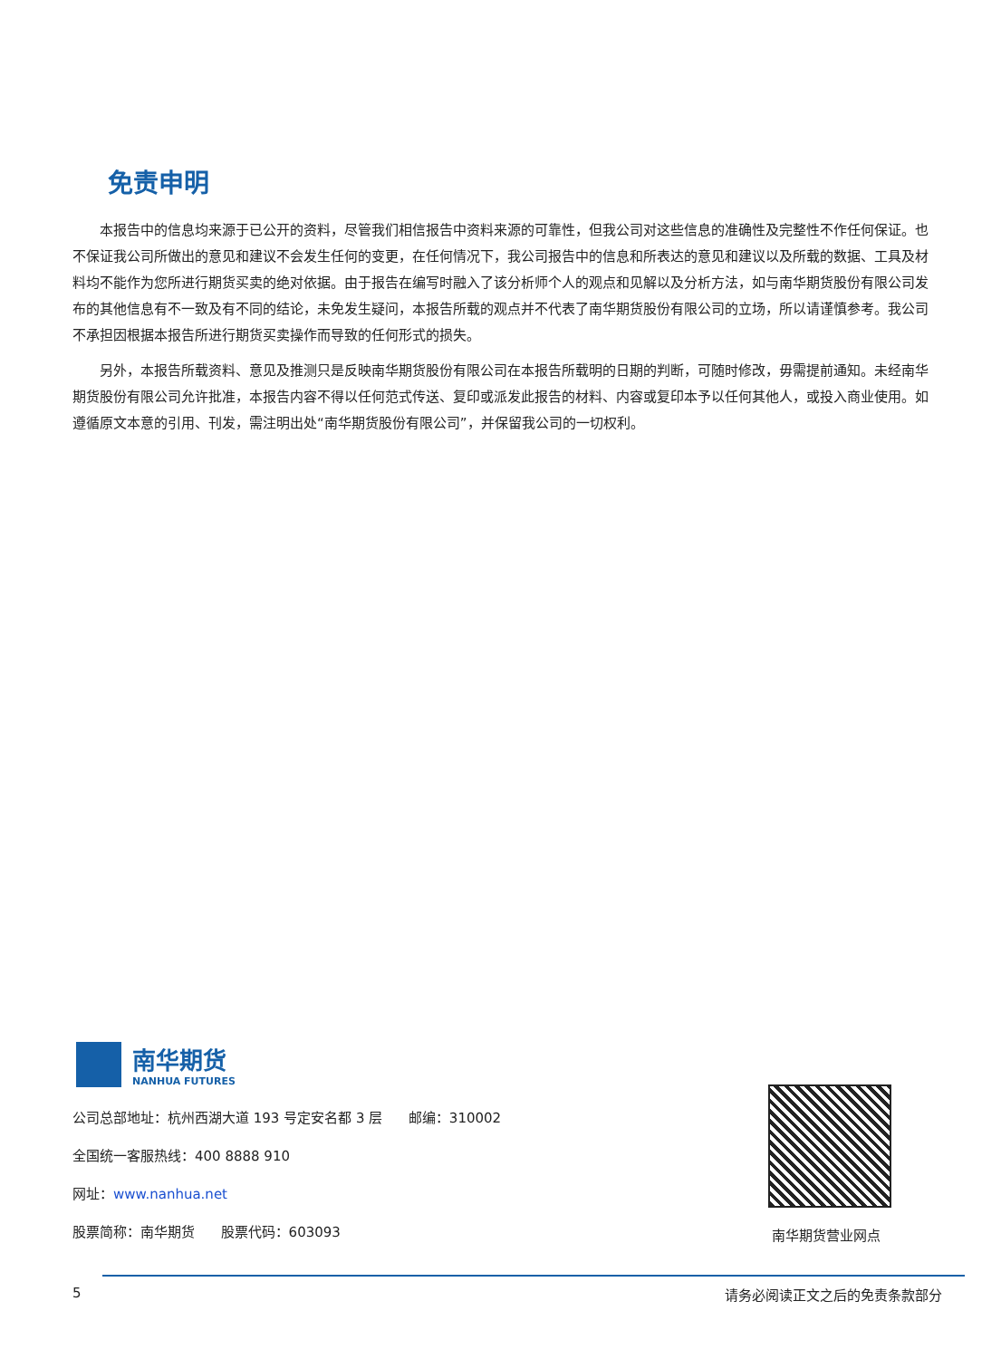免责申明
本报告中的信息均来源于已公开的资料，尽管我们相信报告中资料来源的可靠性，但我公司对这些信息的准确性及完整性不作任何保证。也不保证我公司所做出的意见和建议不会发生任何的变更，在任何情况下，我公司报告中的信息和所表达的意见和建议以及所载的数据、工具及材料均不能作为您所进行期货买卖的绝对依据。由于报告在编写时融入了该分析师个人的观点和见解以及分析方法，如与南华期货股份有限公司发布的其他信息有不一致及有不同的结论，未免发生疑问，本报告所载的观点并不代表了南华期货股份有限公司的立场，所以请谨慎参考。我公司不承担因根据本报告所进行期货买卖操作而导致的任何形式的损失。
另外，本报告所载资料、意见及推测只是反映南华期货股份有限公司在本报告所载明的日期的判断，可随时修改，毋需提前通知。未经南华期货股份有限公司允许批准，本报告内容不得以任何范式传送、复印或派发此报告的材料、内容或复印本予以任何其他人，或投入商业使用。如遵循原文本意的引用、刊发，需注明出处“南华期货股份有限公司”，并保留我公司的一切权利。
南华期货
NANHUA FUTURES
公司总部地址：杭州西湖大道 193 号定安名都 3 层 邮编：310002
全国统一客服热线：400 8888 910
网址：www.nanhua.net
股票简称：南华期货 股票代码：603093
南华期货营业网点
5 请务必阅读正文之后的免责条款部分